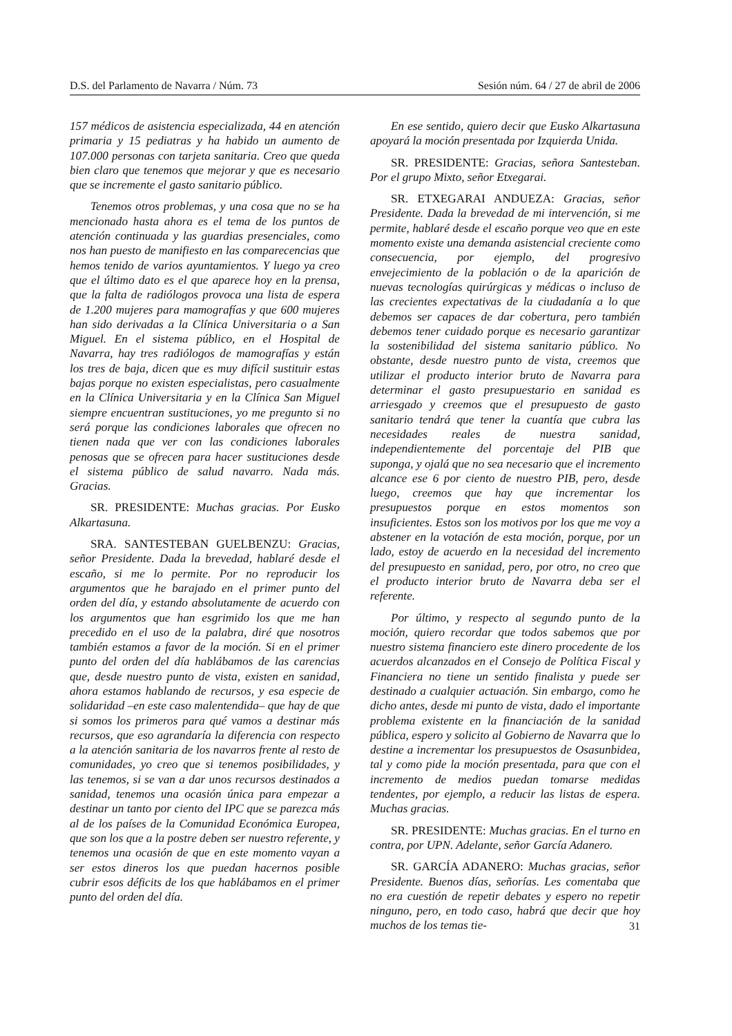D.S. del Parlamento de Navarra / Núm. 73 Sesión núm. 64 / 27 de abril de 2006
157 médicos de asistencia especializada, 44 en atención primaria y 15 pediatras y ha habido un aumento de 107.000 personas con tarjeta sanitaria. Creo que queda bien claro que tenemos que mejorar y que es necesario que se incremente el gasto sanitario público.
Tenemos otros problemas, y una cosa que no se ha mencionado hasta ahora es el tema de los puntos de atención continuada y las guardias presenciales, como nos han puesto de manifiesto en las comparecencias que hemos tenido de varios ayuntamientos. Y luego ya creo que el último dato es el que aparece hoy en la prensa, que la falta de radiólogos provoca una lista de espera de 1.200 mujeres para mamografías y que 600 mujeres han sido derivadas a la Clínica Universitaria o a San Miguel. En el sistema público, en el Hospital de Navarra, hay tres radiólogos de mamografías y están los tres de baja, dicen que es muy difícil sustituir estas bajas porque no existen especialistas, pero casualmente en la Clínica Universitaria y en la Clínica San Miguel siempre encuentran sustituciones, yo me pregunto si no será porque las condiciones laborales que ofrecen no tienen nada que ver con las condiciones laborales penosas que se ofrecen para hacer sustituciones desde el sistema público de salud navarro. Nada más. Gracias.
SR. PRESIDENTE: Muchas gracias. Por Eusko Alkartasuna.
SRA. SANTESTEBAN GUELBENZU: Gracias, señor Presidente. Dada la brevedad, hablaré desde el escaño, si me lo permite. Por no reproducir los argumentos que he barajado en el primer punto del orden del día, y estando absolutamente de acuerdo con los argumentos que han esgrimido los que me han precedido en el uso de la palabra, diré que nosotros también estamos a favor de la moción. Si en el primer punto del orden del día hablábamos de las carencias que, desde nuestro punto de vista, existen en sanidad, ahora estamos hablando de recursos, y esa especie de solidaridad –en este caso malentendida– que hay de que si somos los primeros para qué vamos a destinar más recursos, que eso agrandaría la diferencia con respecto a la atención sanitaria de los navarros frente al resto de comunidades, yo creo que si tenemos posibilidades, y las tenemos, si se van a dar unos recursos destinados a sanidad, tenemos una ocasión única para empezar a destinar un tanto por ciento del IPC que se parezca más al de los países de la Comunidad Económica Europea, que son los que a la postre deben ser nuestro referente, y tenemos una ocasión de que en este momento vayan a ser estos dineros los que puedan hacernos posible cubrir esos déficits de los que hablábamos en el primer punto del orden del día.
En ese sentido, quiero decir que Eusko Alkartasuna apoyará la moción presentada por Izquierda Unida.
SR. PRESIDENTE: Gracias, señora Santesteban. Por el grupo Mixto, señor Etxegarai.
SR. ETXEGARAI ANDUEZA: Gracias, señor Presidente. Dada la brevedad de mi intervención, si me permite, hablaré desde el escaño porque veo que en este momento existe una demanda asistencial creciente como consecuencia, por ejemplo, del progresivo envejecimiento de la población o de la aparición de nuevas tecnologías quirúrgicas y médicas o incluso de las crecientes expectativas de la ciudadanía a lo que debemos ser capaces de dar cobertura, pero también debemos tener cuidado porque es necesario garantizar la sostenibilidad del sistema sanitario público. No obstante, desde nuestro punto de vista, creemos que utilizar el producto interior bruto de Navarra para determinar el gasto presupuestario en sanidad es arriesgado y creemos que el presupuesto de gasto sanitario tendrá que tener la cuantía que cubra las necesidades reales de nuestra sanidad, independientemente del porcentaje del PIB que suponga, y ojalá que no sea necesario que el incremento alcance ese 6 por ciento de nuestro PIB, pero, desde luego, creemos que hay que incrementar los presupuestos porque en estos momentos son insuficientes. Estos son los motivos por los que me voy a abstener en la votación de esta moción, porque, por un lado, estoy de acuerdo en la necesidad del incremento del presupuesto en sanidad, pero, por otro, no creo que el producto interior bruto de Navarra deba ser el referente.
Por último, y respecto al segundo punto de la moción, quiero recordar que todos sabemos que por nuestro sistema financiero este dinero procedente de los acuerdos alcanzados en el Consejo de Política Fiscal y Financiera no tiene un sentido finalista y puede ser destinado a cualquier actuación. Sin embargo, como he dicho antes, desde mi punto de vista, dado el importante problema existente en la financiación de la sanidad pública, espero y solicito al Gobierno de Navarra que lo destine a incrementar los presupuestos de Osasunbidea, tal y como pide la moción presentada, para que con el incremento de medios puedan tomarse medidas tendentes, por ejemplo, a reducir las listas de espera. Muchas gracias.
SR. PRESIDENTE: Muchas gracias. En el turno en contra, por UPN. Adelante, señor García Adanero.
SR. GARCÍA ADANERO: Muchas gracias, señor Presidente. Buenos días, señorías. Les comentaba que no era cuestión de repetir debates y espero no repetir ninguno, pero, en todo caso, habrá que decir que hoy muchos de los temas tie-
31